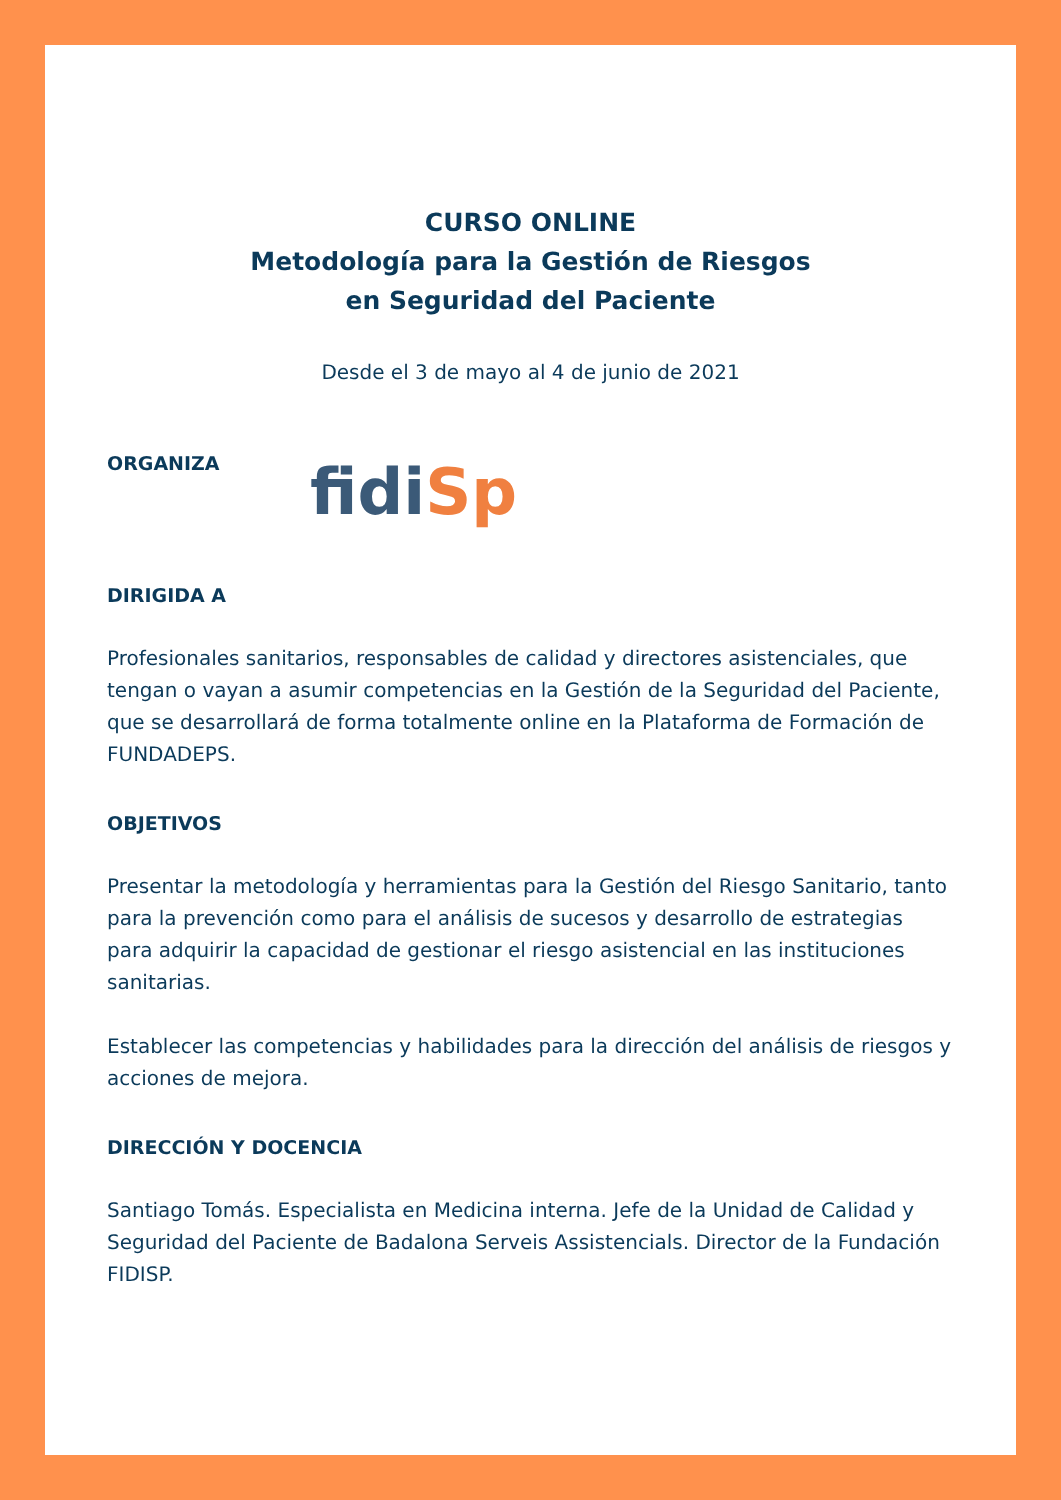CURSO ONLINE
Metodología para la Gestión de Riesgos
en Seguridad del Paciente
Desde el 3 de mayo al 4 de junio de 2021
ORGANIZA
fidi Sp
DIRIGIDA A
Profesionales sanitarios, responsables de calidad y directores asistenciales, que tengan o vayan a asumir competencias en la Gestión de la Seguridad del Paciente, que se desarrollará de forma totalmente online en la Plataforma de Formación de FUNDADEPS.
OBJETIVOS
Presentar la metodología y herramientas para la Gestión del Riesgo Sanitario, tanto para la prevención como para el análisis de sucesos y desarrollo de estrategias para adquirir la capacidad de gestionar el riesgo asistencial en las instituciones sanitarias.
Establecer las competencias y habilidades para la dirección del análisis de riesgos y acciones de mejora.
DIRECCIÓN Y DOCENCIA
Santiago Tomás. Especialista en Medicina interna. Jefe de la Unidad de Calidad y Seguridad del Paciente de Badalona Serveis Assistencials. Director de la Fundación FIDISP.